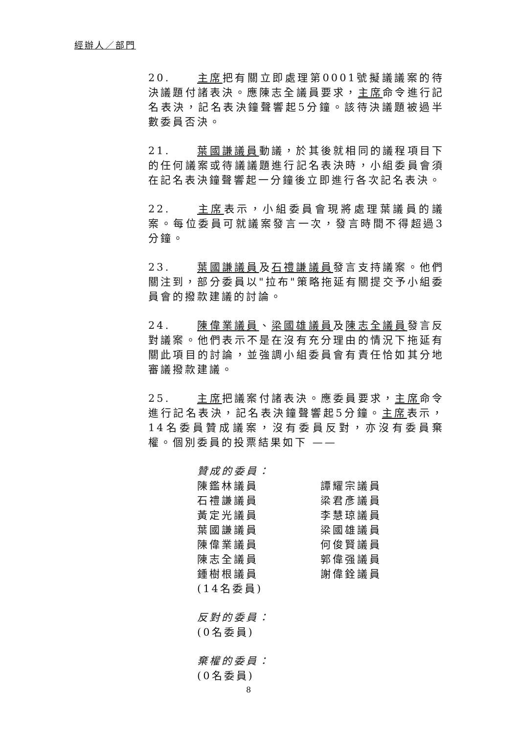經辦人／部門
20. 主席把有關立即處理第0001號擬議議案的待決議題付諸表決。應陳志全議員要求，主席命令進行記名表決，記名表決鐘聲響起5分鐘。該待決議題被過半數委員否決。
21. 葉國謙議員動議，於其後就相同的議程項目下的任何議案或待議議題進行記名表決時，小組委員會須在記名表決鐘聲響起一分鐘後立即進行各次記名表決。
22. 主席表示，小組委員會現將處理葉議員的議案。每位委員可就議案發言一次，發言時間不得超過3分鐘。
23. 葉國謙議員及石禮謙議員發言支持議案。他們關注到，部分委員以"拉布"策略拖延有關提交予小組委員會的撥款建議的討論。
24. 陳偉業議員、梁國雄議員及陳志全議員發言反對議案。他們表示不是在沒有充分理由的情況下拖延有關此項目的討論，並強調小組委員會有責任恰如其分地審議撥款建議。
25. 主席把議案付諸表決。應委員要求，主席命令進行記名表決，記名表決鐘聲響起5分鐘。主席表示，14名委員贊成議案，沒有委員反對，亦沒有委員棄權。個別委員的投票結果如下 ——
贊成的委員：
陳鑑林議員
譚耀宗議員
石禮謙議員
梁君彥議員
黃定光議員
李慧琼議員
葉國謙議員
梁國雄議員
陳偉業議員
何俊賢議員
陳志全議員
郭偉强議員
鍾樹根議員
謝偉銓議員
(14名委員)
反對的委員：
(0名委員)
棄權的委員：
(0名委員)
8